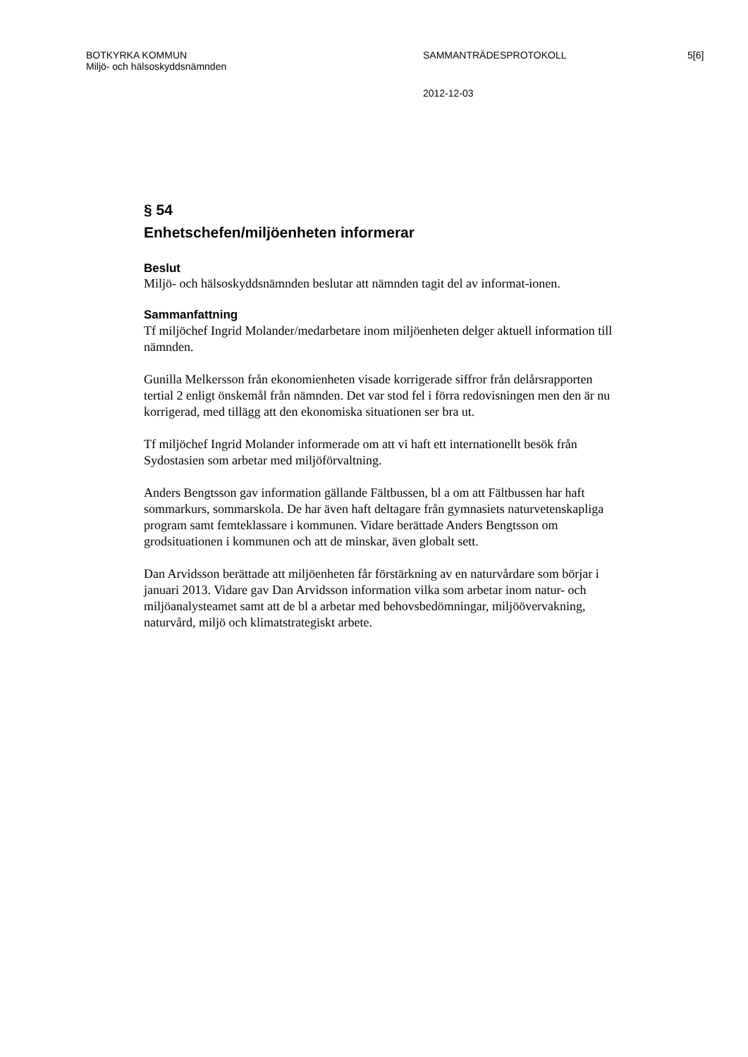BOTKYRKA KOMMUN
Miljö- och hälsoskyddsnämnden
SAMMANTRÄDESPROTOKOLL 5[6]
2012-12-03
§ 54
Enhetschefen/miljöenheten informerar
Beslut
Miljö- och hälsoskyddsnämnden beslutar att nämnden tagit del av informat-ionen.
Sammanfattning
Tf miljöchef Ingrid Molander/medarbetare inom miljöenheten delger aktuell information till nämnden.
Gunilla Melkersson från ekonomienheten visade korrigerade siffror från delårsrapporten tertial 2 enligt önskemål från nämnden. Det var stod fel i förra redovisningen men den är nu korrigerad, med tillägg att den ekonomiska situationen ser bra ut.
Tf miljöchef Ingrid Molander informerade om att vi haft ett internationellt besök från Sydostasien som arbetar med miljöförvaltning.
Anders Bengtsson gav information gällande Fältbussen, bl a om att Fältbussen har haft sommarkurs, sommarskola. De har även haft deltagare från gymnasiets naturvetenskapliga program samt femteklassare i kommunen. Vidare berättade Anders Bengtsson om grodsituationen i kommunen och att de minskar, även globalt sett.
Dan Arvidsson berättade att miljöenheten får förstärkning av en naturvårdare som börjar i januari 2013. Vidare gav Dan Arvidsson information vilka som arbetar inom natur- och miljöanalysteamet samt att de bl a arbetar med behovsbedömningar, miljöövervakning, naturvård, miljö och klimatstrategiskt arbete.